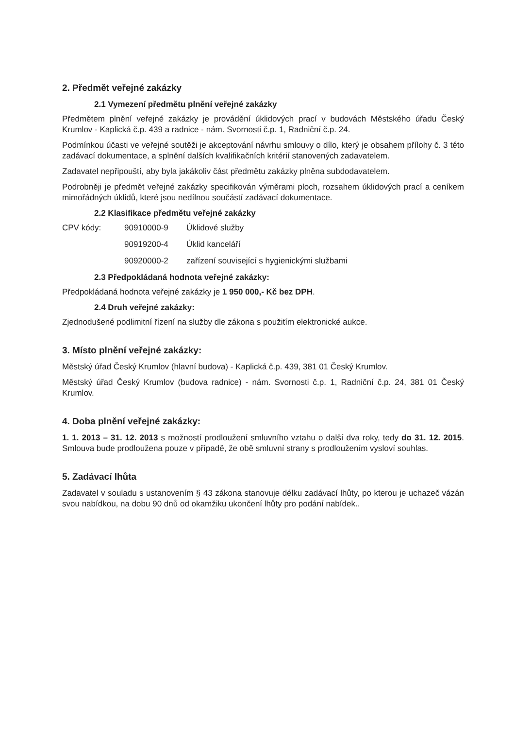2. Předmět veřejné zakázky
2.1 Vymezení předmětu plnění veřejné zakázky
Předmětem plnění veřejné zakázky je provádění úklidových prací v budovách Městského úřadu Český Krumlov - Kaplická č.p. 439 a radnice - nám. Svornosti č.p. 1, Radniční č.p. 24.
Podmínkou účasti ve veřejné soutěži je akceptování návrhu smlouvy o dílo, který je obsahem přílohy č. 3 této zadávací dokumentace, a splnění dalších kvalifikačních kritérií stanovených zadavatelem.
Zadavatel nepřipouští, aby byla jakákoliv část předmětu zakázky plněna subdodavatelem.
Podrobněji je předmět veřejné zakázky specifikován výměrami ploch, rozsahem úklidových prací a ceníkem mimořádných úklidů, které jsou nedílnou součástí zadávací dokumentace.
2.2 Klasifikace předmětu veřejné zakázky
CPV kódy: 90910000-9 Úklidové služby
90919200-4 Úklid kanceláří
90920000-2 zařízení související s hygienickými službami
2.3 Předpokládaná hodnota veřejné zakázky:
Předpokládaná hodnota veřejné zakázky je 1 950 000,- Kč bez DPH.
2.4 Druh veřejné zakázky:
Zjednodušené podlimitní řízení na služby dle zákona s použitím elektronické aukce.
3. Místo plnění veřejné zakázky:
Městský úřad Český Krumlov (hlavní budova) - Kaplická č.p. 439, 381 01 Český Krumlov.
Městský úřad Český Krumlov (budova radnice) - nám. Svornosti č.p. 1, Radniční č.p. 24, 381 01 Český Krumlov.
4. Doba plnění veřejné zakázky:
1. 1. 2013 – 31. 12. 2013 s možností prodloužení smluvního vztahu o další dva roky, tedy do 31. 12. 2015. Smlouva bude prodloužena pouze v případě, že obě smluvní strany s prodloužením vysloví souhlas.
5. Zadávací lhůta
Zadavatel v souladu s ustanovením § 43 zákona stanovuje délku zadávací lhůty, po kterou je uchazeč vázán svou nabídkou, na dobu 90 dnů od okamžiku ukončení lhůty pro podání nabídek..